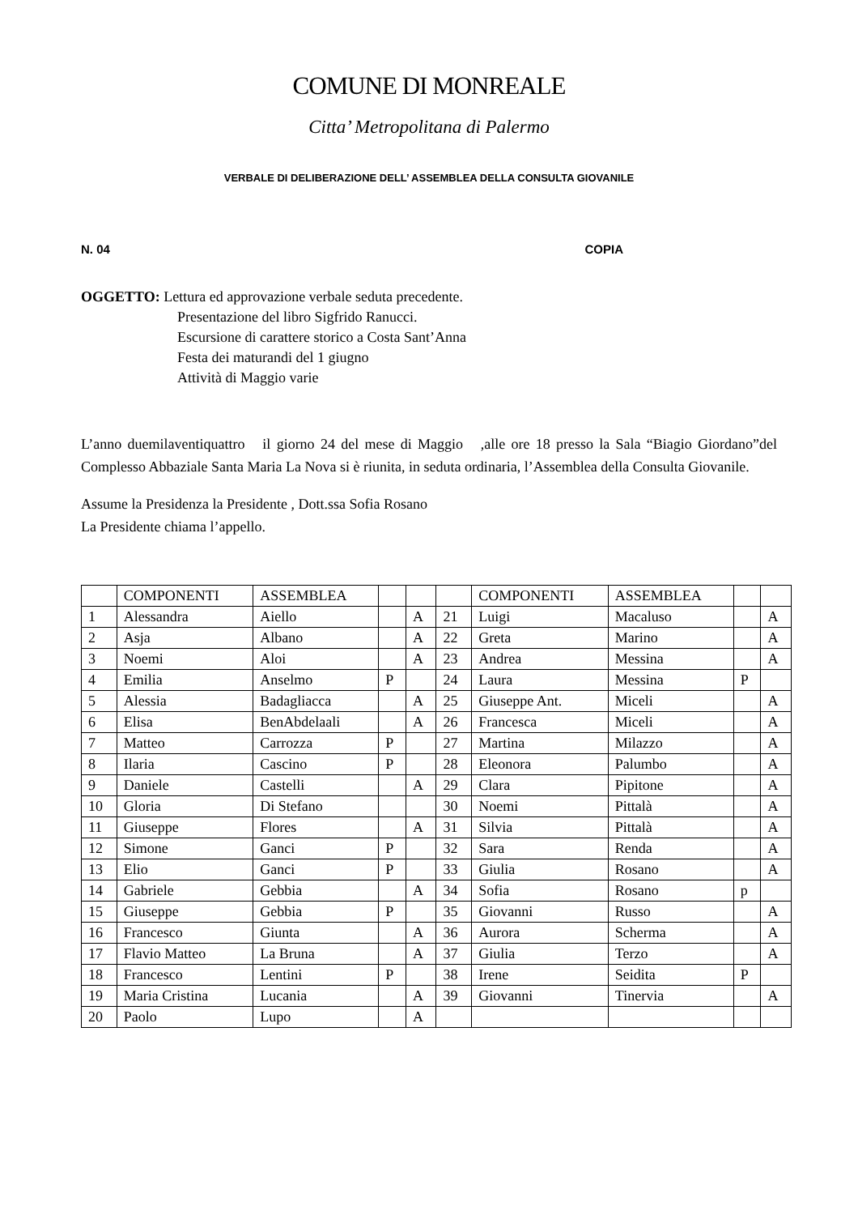COMUNE DI MONREALE
Citta’ Metropolitana di Palermo
VERBALE DI DELIBERAZIONE DELL’ ASSEMBLEA DELLA CONSULTA GIOVANILE
N. 04 COPIA
OGGETTO: Lettura ed approvazione verbale seduta precedente.
Presentazione del libro Sigfrido Ranucci.
Escursione di carattere storico a Costa Sant’Anna
Festa dei maturandi del 1 giugno
Attività di Maggio varie
L’anno duemilaventiquattro il giorno 24 del mese di Maggio ,alle ore 18 presso la Sala “Biagio Giordano”del Complesso Abbaziale Santa Maria La Nova si è riunita, in seduta ordinaria, l’Assemblea della Consulta Giovanile.
Assume la Presidenza la Presidente , Dott.ssa Sofia Rosano
La Presidente chiama l’appello.
| | COMPONENTI | ASSEMBLEA | | | | COMPONENTI | ASSEMBLEA | | |
| 1 | Alessandra | Aiello | | A | 21 | Luigi | Macaluso | | A |
| 2 | Asja | Albano | | A | 22 | Greta | Marino | | A |
| 3 | Noemi | Aloi | | A | 23 | Andrea | Messina | | A |
| 4 | Emilia | Anselmo | P | | 24 | Laura | Messina | P | |
| 5 | Alessia | Badagliacca | | A | 25 | Giuseppe Ant. | Miceli | | A |
| 6 | Elisa | BenAbdelaali | | A | 26 | Francesca | Miceli | | A |
| 7 | Matteo | Carrozza | P | | 27 | Martina | Milazzo | | A |
| 8 | Ilaria | Cascino | P | | 28 | Eleonora | Palumbo | | A |
| 9 | Daniele | Castelli | | A | 29 | Clara | Pipitone | | A |
| 10 | Gloria | Di Stefano | | | 30 | Noemi | Pittalà | | A |
| 11 | Giuseppe | Flores | | A | 31 | Silvia | Pittalà | | A |
| 12 | Simone | Ganci | P | | 32 | Sara | Renda | | A |
| 13 | Elio | Ganci | P | | 33 | Giulia | Rosano | | A |
| 14 | Gabriele | Gebbia | | A | 34 | Sofia | Rosano | p | |
| 15 | Giuseppe | Gebbia | P | | 35 | Giovanni | Russo | | A |
| 16 | Francesco | Giunta | | A | 36 | Aurora | Scherma | | A |
| 17 | Flavio Matteo | La Bruna | | A | 37 | Giulia | Terzo | | A |
| 18 | Francesco | Lentini | P | | 38 | Irene | Seidita | P | |
| 19 | Maria Cristina | Lucania | | A | 39 | Giovanni | Tinervia | | A |
| 20 | Paolo | Lupo | | A | | | | | |